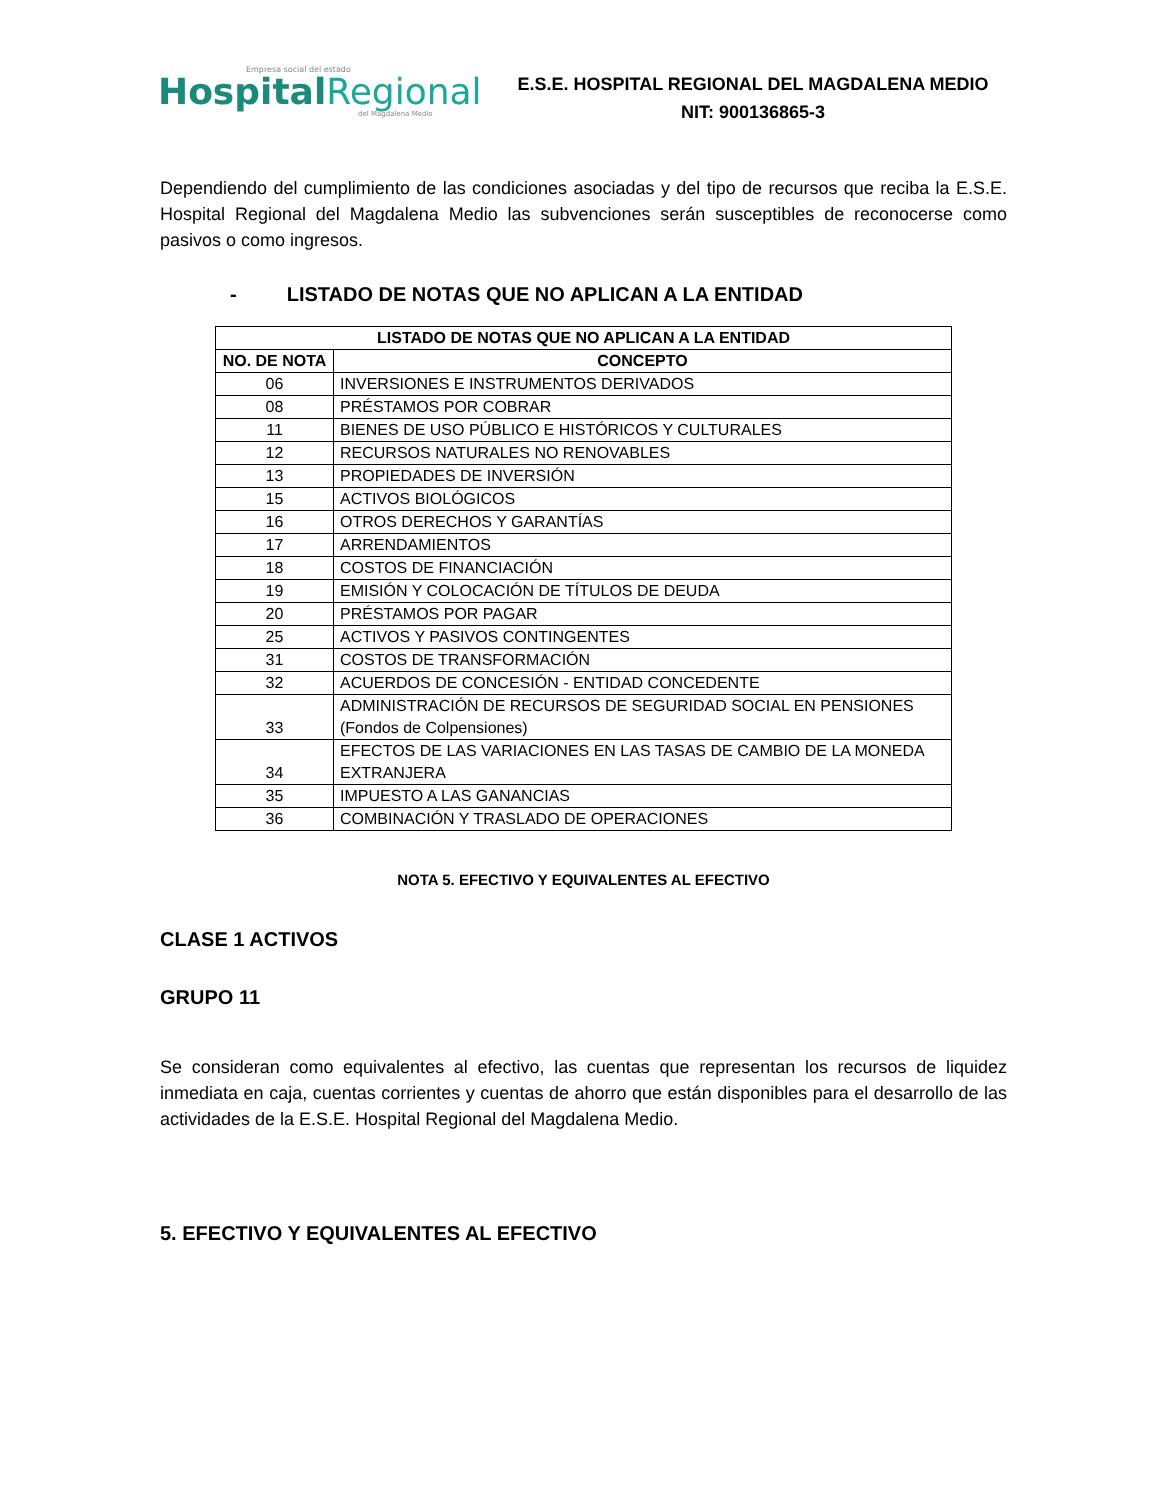Empresa social del estado
Hospital Regional
del Magdalena Medio
E.S.E. HOSPITAL REGIONAL DEL MAGDALENA MEDIO
NIT: 900136865-3
Dependiendo del cumplimiento de las condiciones asociadas y del tipo de recursos que reciba la E.S.E. Hospital Regional del Magdalena Medio las subvenciones serán susceptibles de reconocerse como pasivos o como ingresos.
- LISTADO DE NOTAS QUE NO APLICAN A LA ENTIDAD
| LISTADO DE NOTAS QUE NO APLICAN A LA ENTIDAD | |
| --- | --- |
| NO. DE NOTA | CONCEPTO |
| 06 | INVERSIONES E INSTRUMENTOS DERIVADOS |
| 08 | PRÉSTAMOS POR COBRAR |
| 11 | BIENES DE USO PÚBLICO E HISTÓRICOS Y CULTURALES |
| 12 | RECURSOS NATURALES NO RENOVABLES |
| 13 | PROPIEDADES DE INVERSIÓN |
| 15 | ACTIVOS BIOLÓGICOS |
| 16 | OTROS DERECHOS Y GARANTÍAS |
| 17 | ARRENDAMIENTOS |
| 18 | COSTOS DE FINANCIACIÓN |
| 19 | EMISIÓN Y COLOCACIÓN DE TÍTULOS DE DEUDA |
| 20 | PRÉSTAMOS POR PAGAR |
| 25 | ACTIVOS Y PASIVOS CONTINGENTES |
| 31 | COSTOS DE TRANSFORMACIÓN |
| 32 | ACUERDOS DE CONCESIÓN - ENTIDAD CONCEDENTE |
| 33 | ADMINISTRACIÓN DE RECURSOS DE SEGURIDAD SOCIAL EN PENSIONES (Fondos de Colpensiones) |
| 34 | EFECTOS DE LAS VARIACIONES EN LAS TASAS DE CAMBIO DE LA MONEDA EXTRANJERA |
| 35 | IMPUESTO A LAS GANANCIAS |
| 36 | COMBINACIÓN Y TRASLADO DE OPERACIONES |
NOTA 5. EFECTIVO Y EQUIVALENTES AL EFECTIVO
CLASE 1 ACTIVOS
GRUPO 11
Se consideran como equivalentes al efectivo, las cuentas que representan los recursos de liquidez inmediata en caja, cuentas corrientes y cuentas de ahorro que están disponibles para el desarrollo de las actividades de la E.S.E. Hospital Regional del Magdalena Medio.
5. EFECTIVO Y EQUIVALENTES AL EFECTIVO